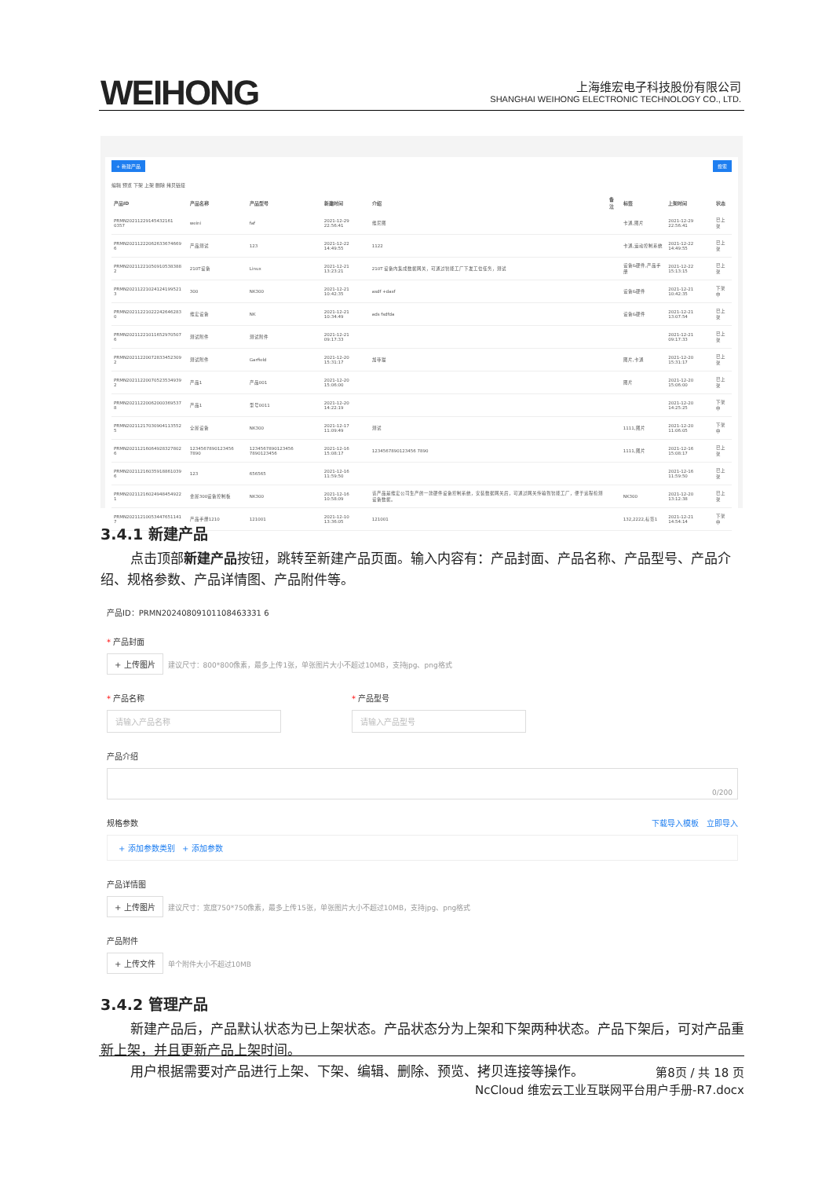WEIHONG
上海维宏电子科技股份有限公司
SHANGHAI WEIHONG ELECTRONIC TECHNOLOGY CO., LTD.
+ 新建产品 搜索
编辑 预览 下架 上架 删除 拷贝链接
| 产品ID | 产品名称 | 产品型号 | 新建时间 | 介绍 | 备注 | 标签 | 上架时间 | 状态 |
| --- | --- | --- | --- | --- | --- | --- | --- | --- |
| PRMN20211229145432161 0357 | weini | faf | 2021-12-29 22:56:41 | 维尼图 | | 卡通,图片 | 2021-12-29 22:56:41 | 已上架 |
| PRMN20211222062633674669 6 | 产品测试 | 123 | 2021-12-22 14:49:55 | 1122 | | 卡通,运动控制系统 | 2021-12-22 14:49:55 | 已上架 |
| PRMN20211221050910538388 2 | 210T设备 | Linux | 2021-12-21 13:23:21 | 210T 设备内集成数据网关，可通过智能工厂下发工位任务，测试 | | 设备&硬件,产品手册 | 2021-12-22 15:13:15 | 已上架 |
| PRMN20211221024124199521 3 | 300 | NK300 | 2021-12-21 10:42:35 | asdf +dasf | | 设备&硬件 | 2021-12-21 10:42:35 | 下架中 |
| PRMN20211221022242646283 0 | 维宏设备 | NK | 2021-12-21 10:34:49 | ads fsdfda | | 设备&硬件 | 2021-12-21 13:07:54 | 已上架 |
| PRMN20211221011652970507 6 | 测试附件 | 测试附件 | 2021-12-21 09:17:33 | | | | 2021-12-21 09:17:33 | 已上架 |
| PRMN20211220072833452309 2 | 测试附件 | Garfield | 2021-12-20 15:31:17 | 加菲猫 | | 图片,卡通 | 2021-12-20 15:31:17 | 已上架 |
| PRMN20211220070523534939 2 | 产品1 | 产品001 | 2021-12-20 15:06:00 | | | 图片 | 2021-12-20 15:06:00 | 已上架 |
| PRMN20211220062000369537 8 | 产品1 | 型号0011 | 2021-12-20 14:22:19 | | | | 2021-12-20 14:25:25 | 下架中 |
| PRMN20211217030904113552 5 | 全屋设备 | NK300 | 2021-12-17 11:09:49 | 测试 | | 1111,图片 | 2021-12-20 11:06:05 | 下架中 |
| PRMN20211216064928327802 6 | 1234567890123456 7890 | 1234567890123456 7890123456 | 2021-12-16 15:08:17 | 1234567890123456 7890 | | 1111,图片 | 2021-12-16 15:08:17 | 已上架 |
| PRMN20211216035918861039 6 | 123 | 656565 | 2021-12-16 11:59:50 | | | | 2021-12-16 11:59:50 | 已上架 |
| PRMN20211216024948454922 1 | 金屋300设备控制板 | NK300 | 2021-12-16 10:58:09 | 该产品是维宏公司生产的一款硬件设备控制系统，安装数据网关后，可通过网关传输到智能工厂，便于远程检测设备数据。 | | NK300 | 2021-12-20 13:12:38 | 已上架 |
| PRMN20211210053447651141 7 | 产品手册1210 | 121001 | 2021-12-10 13:36:05 | 121001 | | 132,2222,标签1 | 2021-12-21 14:54:14 | 下架中 |
3.4.1 新建产品
点击顶部新建产品按钮，跳转至新建产品页面。输入内容有：产品封面、产品名称、产品型号、产品介绍、规格参数、产品详情图、产品附件等。
产品ID：PRMN20240809101108463331 6
* 产品封面
+ 上传图片 建议尺寸：800*800像素，最多上传1张，单张图片大小不超过10MB，支持jpg、png格式
* 产品名称
请输入产品名称
* 产品型号
请输入产品型号
产品介绍
0/200
规格参数 下载导入模板 立即导入
+ 添加参数类别 + 添加参数
产品详情图
+ 上传图片 建议尺寸：宽度750*750像素，最多上传15张，单张图片大小不超过10MB，支持jpg、png格式
产品附件
+ 上传文件 单个附件大小不超过10MB
3.4.2 管理产品
新建产品后，产品默认状态为已上架状态。产品状态分为上架和下架两种状态。产品下架后，可对产品重新上架，并且更新产品上架时间。
用户根据需要对产品进行上架、下架、编辑、删除、预览、拷贝连接等操作。
第8页 / 共 18 页
NcCloud 维宏云工业互联网平台用户手册-R7.docx